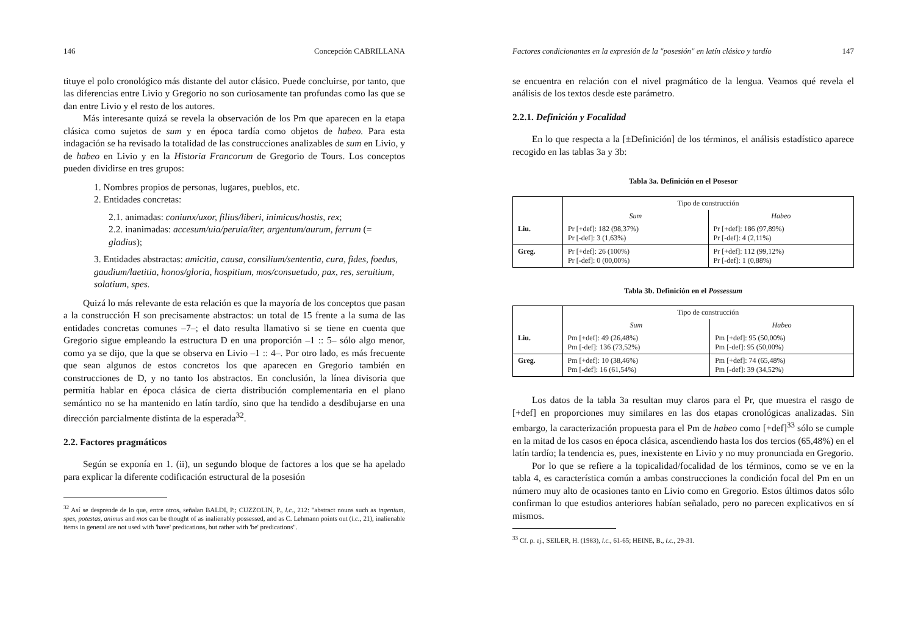146 Concepción CABRILLANA
tituye el polo cronológico más distante del autor clásico. Puede concluirse, por tanto, que las diferencias entre Livio y Gregorio no son curiosamente tan profundas como las que se dan entre Livio y el resto de los autores.
Más interesante quizá se revela la observación de los Pm que aparecen en la etapa clásica como sujetos de sum y en época tardía como objetos de habeo. Para esta indagación se ha revisado la totalidad de las construcciones analizables de sum en Livio, y de habeo en Livio y en la Historia Francorum de Gregorio de Tours. Los conceptos pueden dividirse en tres grupos:
1. Nombres propios de personas, lugares, pueblos, etc.
2. Entidades concretas:
2.1. animadas: coniunx/uxor, filius/liberi, inimicus/hostis, rex;
2.2. inanimadas: accesum/uia/peruia/iter, argentum/aurum, ferrum (= gladius);
3. Entidades abstractas: amicitia, causa, consilium/sententia, cura, fides, foedus, gaudium/laetitia, honos/gloria, hospitium, mos/consuetudo, pax, res, seruitium, solatium, spes.
Quizá lo más relevante de esta relación es que la mayoría de los conceptos que pasan a la construcción H son precisamente abstractos: un total de 15 frente a la suma de las entidades concretas comunes –7–; el dato resulta llamativo si se tiene en cuenta que Gregorio sigue empleando la estructura D en una proporción –1 :: 5– sólo algo menor, como ya se dijo, que la que se observa en Livio –1 :: 4–. Por otro lado, es más frecuente que sean algunos de estos concretos los que aparecen en Gregorio también en construcciones de D, y no tanto los abstractos. En conclusión, la línea divisoria que permitía hablar en época clásica de cierta distribución complementaria en el plano semántico no se ha mantenido en latín tardío, sino que ha tendido a desdibujarse en una dirección parcialmente distinta de la esperada<sup>32</sup>.
2.2. Factores pragmáticos
Según se exponía en 1. (ii), un segundo bloque de factores a los que se ha apelado para explicar la diferente codificación estructural de la posesión
<sup>32</sup> Así se desprende de lo que, entre otros, señalan BALDI, P.; CUZZOLIN, P., l.c., 212: "abstract nouns such as ingenium, spes, potestas, animus and mos can be thought of as inalienably possessed, and as C. Lehmann points out (l.c., 21), inalienable items in general are not used with 'have' predications, but rather with 'be' predications".
Factores condicionantes en la expresión de la "posesión" en latín clásico y tardío 147
se encuentra en relación con el nivel pragmático de la lengua. Veamos qué revela el análisis de los textos desde este parámetro.
2.2.1. Definición y Focalidad
En lo que respecta a la [±Definición] de los términos, el análisis estadístico aparece recogido en las tablas 3a y 3b:
Tabla 3a. Definición en el Posesor
| | Tipo de construcción | |
| --- | --- | --- |
| | Sum | Habeo |
| Liu. | Pr [+def]: 182 (98,37%) Pr [-def]: 3 (1,63%) | Pr [+def]: 186 (97,89%) Pr [-def]: 4 (2,11%) |
| Greg. | Pr [+def]: 26 (100%) Pr [-def]: 0 (00,00%) | Pr [+def]: 112 (99,12%) Pr [-def]: 1 (0,88%) |
Tabla 3b. Definición en el Possessum
| | Tipo de construcción | |
| --- | --- | --- |
| | Sum | Habeo |
| Liu. | Pm [+def]: 49 (26,48%) Pm [-def]: 136 (73,52%) | Pm [+def]: 95 (50,00%) Pm [-def]: 95 (50,00%) |
| Greg. | Pm [+def]: 10 (38,46%) Pm [-def]: 16 (61,54%) | Pm [+def]: 74 (65,48%) Pm [-def]: 39 (34,52%) |
Los datos de la tabla 3a resultan muy claros para el Pr, que muestra el rasgo de [+def] en proporciones muy similares en las dos etapas cronológicas analizadas. Sin embargo, la caracterización propuesta para el Pm de habeo como [+def]<sup>33</sup> sólo se cumple en la mitad de los casos en época clásica, ascendiendo hasta los dos tercios (65,48%) en el latín tardío; la tendencia es, pues, inexistente en Livio y no muy pronunciada en Gregorio.
Por lo que se refiere a la topicalidad/focalidad de los términos, como se ve en la tabla 4, es característica común a ambas construcciones la condición focal del Pm en un número muy alto de ocasiones tanto en Livio como en Gregorio. Estos últimos datos sólo confirman lo que estudios anteriores habían señalado, pero no parecen explicativos en sí mismos.
<sup>33</sup> Cf. p. ej., SEILER, H. (1983), l.c., 61-65; HEINE, B., l.c., 29-31.